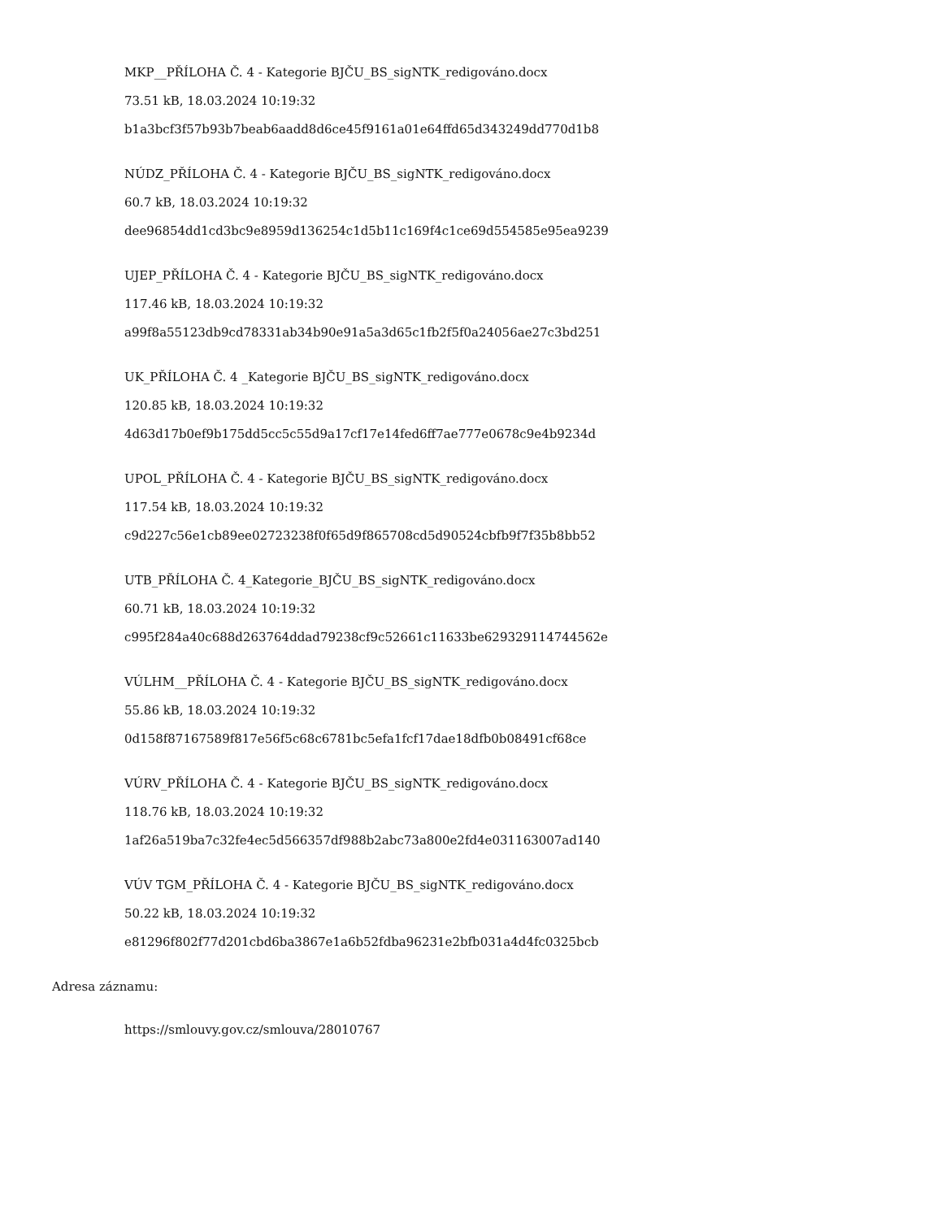MKP__PŘÍLOHA Č. 4 - Kategorie BJČU_BS_sigNTK_redigováno.docx
73.51 kB, 18.03.2024 10:19:32
b1a3bcf3f57b93b7beab6aadd8d6ce45f9161a01e64ffd65d343249dd770d1b8
NÚDZ_PŘÍLOHA Č. 4 - Kategorie BJČU_BS_sigNTK_redigováno.docx
60.7 kB, 18.03.2024 10:19:32
dee96854dd1cd3bc9e8959d136254c1d5b11c169f4c1ce69d554585e95ea9239
UJEP_PŘÍLOHA Č. 4 - Kategorie BJČU_BS_sigNTK_redigováno.docx
117.46 kB, 18.03.2024 10:19:32
a99f8a55123db9cd78331ab34b90e91a5a3d65c1fb2f5f0a24056ae27c3bd251
UK_PŘÍLOHA Č. 4 _Kategorie BJČU_BS_sigNTK_redigováno.docx
120.85 kB, 18.03.2024 10:19:32
4d63d17b0ef9b175dd5cc5c55d9a17cf17e14fed6ff7ae777e0678c9e4b9234d
UPOL_PŘÍLOHA Č. 4 - Kategorie BJČU_BS_sigNTK_redigováno.docx
117.54 kB, 18.03.2024 10:19:32
c9d227c56e1cb89ee02723238f0f65d9f865708cd5d90524cbfb9f7f35b8bb52
UTB_PŘÍLOHA Č. 4_Kategorie_BJČU_BS_sigNTK_redigováno.docx
60.71 kB, 18.03.2024 10:19:32
c995f284a40c688d263764ddad79238cf9c52661c11633be629329114744562e
VÚLHM__PŘÍLOHA Č. 4 - Kategorie BJČU_BS_sigNTK_redigováno.docx
55.86 kB, 18.03.2024 10:19:32
0d158f87167589f817e56f5c68c6781bc5efa1fcf17dae18dfb0b08491cf68ce
VÚRV_PŘÍLOHA Č. 4 - Kategorie BJČU_BS_sigNTK_redigováno.docx
118.76 kB, 18.03.2024 10:19:32
1af26a519ba7c32fe4ec5d566357df988b2abc73a800e2fd4e031163007ad140
VÚV TGM_PŘÍLOHA Č. 4 - Kategorie BJČU_BS_sigNTK_redigováno.docx
50.22 kB, 18.03.2024 10:19:32
e81296f802f77d201cbd6ba3867e1a6b52fdba96231e2bfb031a4d4fc0325bcb
Adresa záznamu:
https://smlouvy.gov.cz/smlouva/28010767